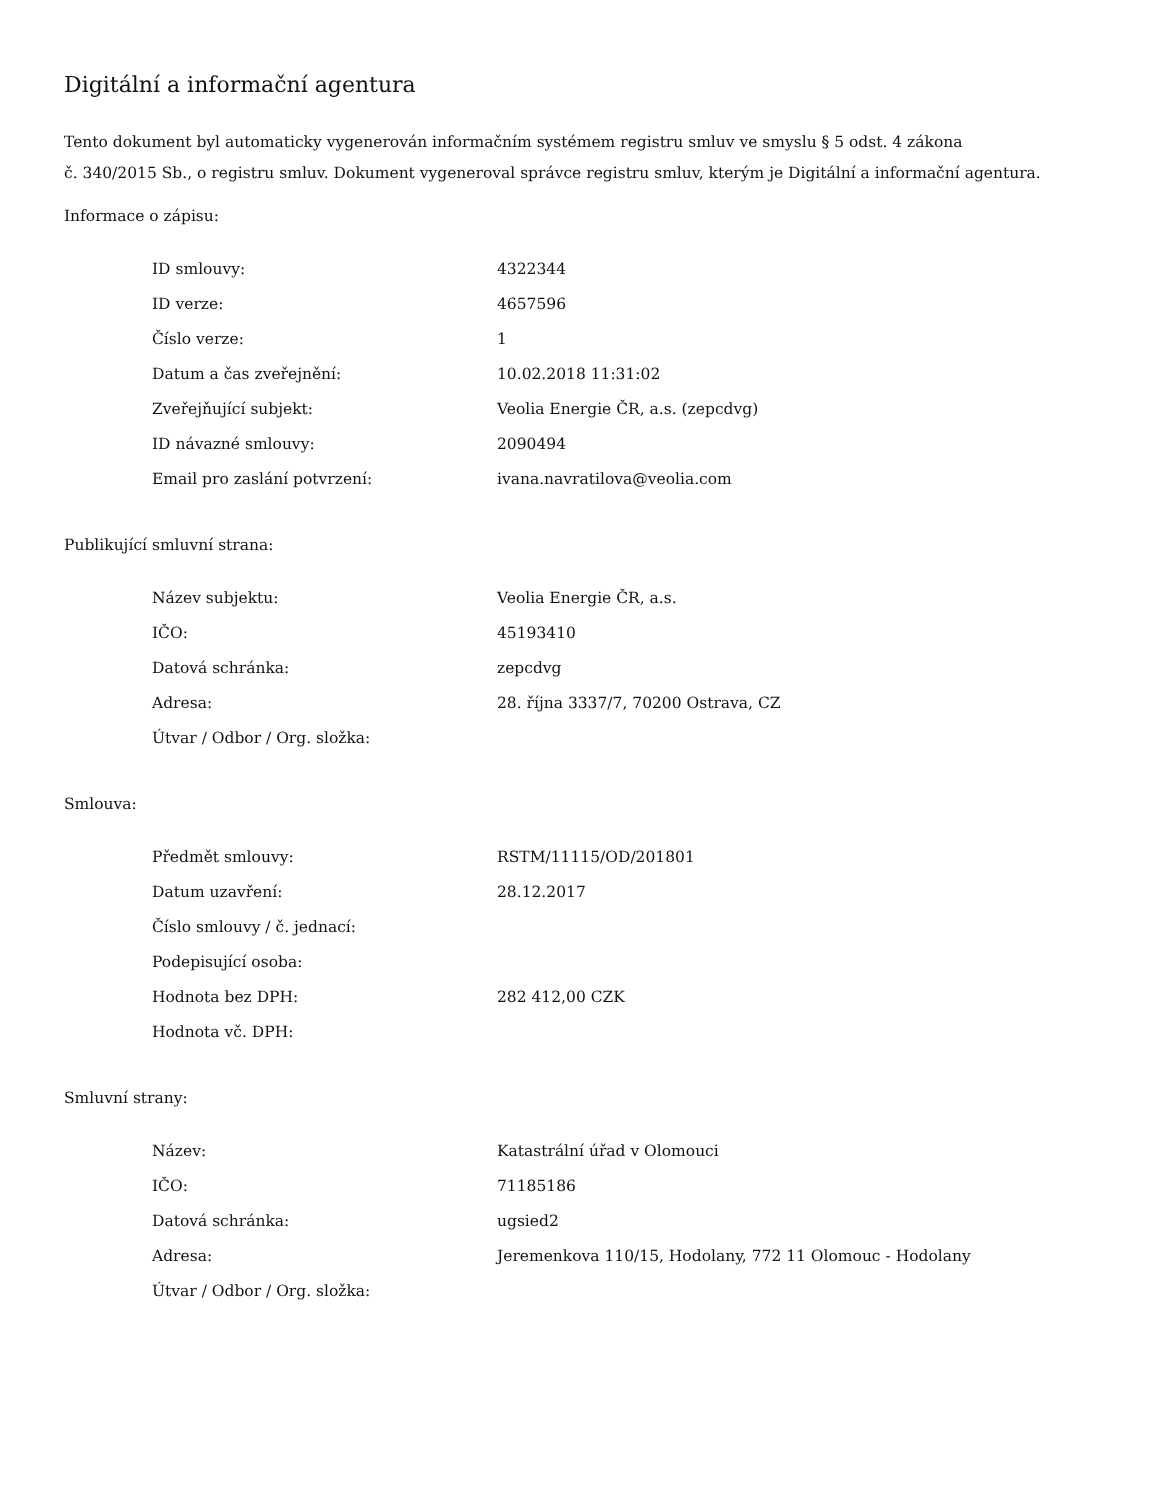Digitální a informační agentura
Tento dokument byl automaticky vygenerován informačním systémem registru smluv ve smyslu § 5 odst. 4 zákona
č. 340/2015 Sb., o registru smluv. Dokument vygeneroval správce registru smluv, kterým je Digitální a informační agentura.
Informace o zápisu:
| ID smlouvy: | 4322344 |
| ID verze: | 4657596 |
| Číslo verze: | 1 |
| Datum a čas zveřejnění: | 10.02.2018 11:31:02 |
| Zveřejňující subjekt: | Veolia Energie ČR, a.s. (zepcdvg) |
| ID návazné smlouvy: | 2090494 |
| Email pro zaslání potvrzení: | ivana.navratilova@veolia.com |
Publikující smluvní strana:
| Název subjektu: | Veolia Energie ČR, a.s. |
| IČO: | 45193410 |
| Datová schránka: | zepcdvg |
| Adresa: | 28. října 3337/7, 70200 Ostrava, CZ |
| Útvar / Odbor / Org. složka: | |
Smlouva:
| Předmět smlouvy: | RSTM/11115/OD/201801 |
| Datum uzavření: | 28.12.2017 |
| Číslo smlouvy / č. jednací: | |
| Podepisující osoba: | |
| Hodnota bez DPH: | 282 412,00 CZK |
| Hodnota vč. DPH: | |
Smluvní strany:
| Název: | Katastrální úřad v Olomouci |
| IČO: | 71185186 |
| Datová schránka: | ugsied2 |
| Adresa: | Jeremenkova 110/15, Hodolany, 772 11 Olomouc - Hodolany |
| Útvar / Odbor / Org. složka: | |